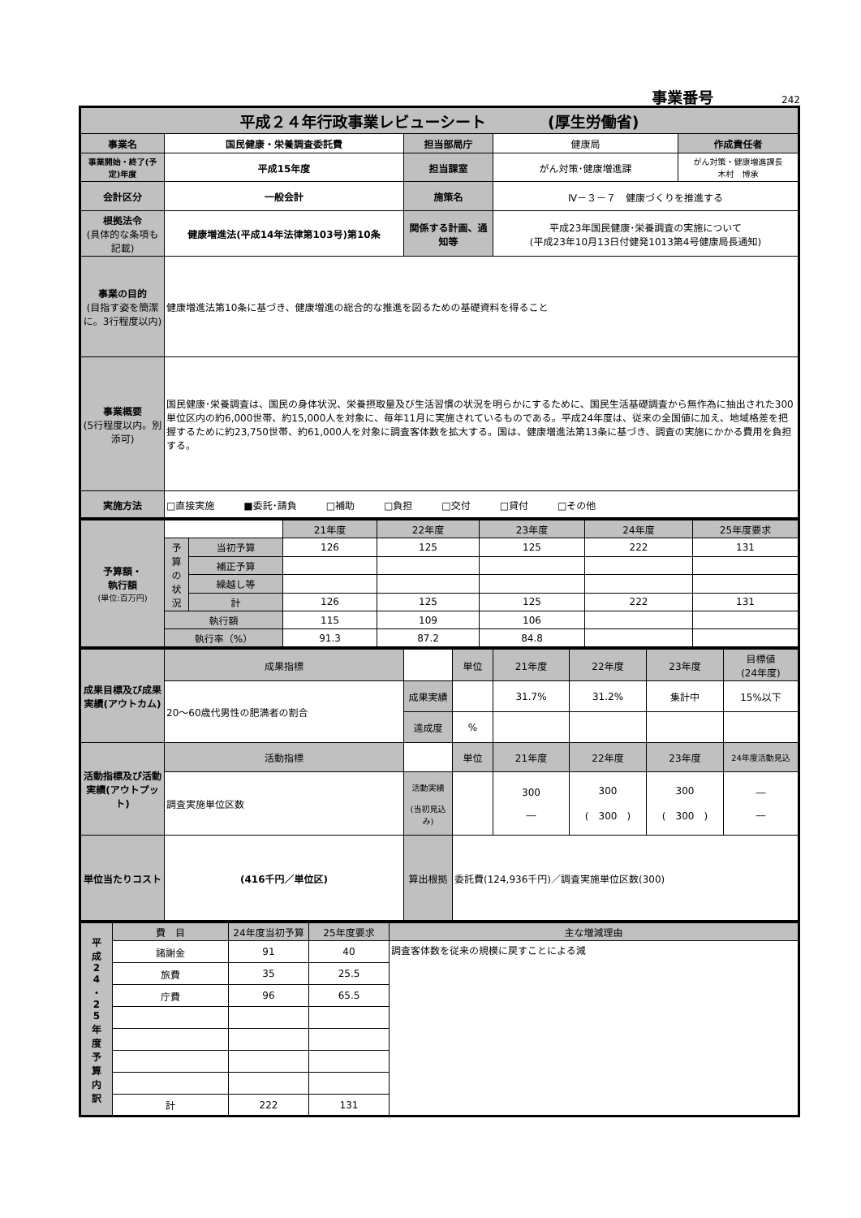事業番号 242
| 平成２４年行政事業レビューシート (厚生労働省) | | | | |
| 事業名 | 国民健康・栄養調査委託費 | 担当部局庁 | 健康局 | 作成責任者 |
| 事業開始・終了(予定)年度 | 平成15年度 | 担当課室 | がん対策･健康増進課 | がん対策・健康増進課長 木村 博承 |
| 会計区分 | 一般会計 | 施策名 | Ⅳ－３－７ 健康づくりを推進する | |
| 根拠法令 (具体的な条項も記載) | 健康増進法(平成14年法律第103号)第10条 | 関係する計画、通知等 | 平成23年国民健康･栄養調査の実施について (平成23年10月13日付健発1013第4号健康局長通知) | |
| 事業の目的 (目指す姿を簡潔に。3行程度以内) | 健康増進法第10条に基づき、健康増進の総合的な推進を図るための基礎資料を得ること | | | |
| 事業概要 (5行程度以内。別添可) | 国民健康･栄養調査は、国民の身体状況、栄養摂取量及び生活習慣の状況を明らかにするために、国民生活基礎調査から無作為に抽出された300単位区内の約6,000世帯、約15,000人を対象に、毎年11月に実施されているものである。平成24年度は、従来の全国値に加え、地域格差を把握するために約23,750世帯、約61,000人を対象に調査客体数を拡大する。国は、健康増進法第13条に基づき、調査の実施にかかる費用を負担する。 | | | |
| 実施方法 | □直接実施 ■委託･請負 □補助 □負担 □交付 □貸付 □その他 | | | |
| 予算額・ 執行額 (単位:百万円) | | | 21年度 | 22年度 | 23年度 | 24年度 | 25年度要求 |
| | 予 算 の 状 況 | 当初予算 | 126 | 125 | 125 | 222 | 131 |
| | | 補正予算 | | | | | |
| | | 繰越し等 | | | | | |
| | | 計 | 126 | 125 | 125 | 222 | 131 |
| | 執行額 | | 115 | 109 | 106 | | |
| | 執行率（%） | | 91.3 | 87.2 | 84.8 | | |
| 成果目標及び成果実績(アウトカム) | 成果指標 | | 単位 | 21年度 | 22年度 | 23年度 | 目標値 (24年度) |
| | 20～60歳代男性の肥満者の割合 | 成果実績 | | 31.7% | 31.2% | 集計中 | 15%以下 |
| | | 達成度 | % | | | | |
| 活動指標及び活動実績(アウトプット) | 活動指標 | | 単位 | 21年度 | 22年度 | 23年度 | 24年度活動見込 |
| | 調査実施単位区数 | 活動実績 (当初見込み) | | 300 ― | 300 ( 300 ) | 300 ( 300 ) | ― ― |
| 単位当たりコスト | (416千円／単位区) | 算出根拠 | 委託費(124,936千円)／調査実施単位区数(300) | | | | |
| 平 成 2 4 ・ 2 5 年 度 予 算 内 訳 | 費 目 | 24年度当初予算 | 25年度要求 | 主な増減理由 |
| | 諸謝金 | 91 | 40 | 調査客体数を従来の規模に戻すことによる減 |
| | 旅費 | 35 | 25.5 | |
| | 庁費 | 96 | 65.5 | |
| | 計 | 222 | 131 | |